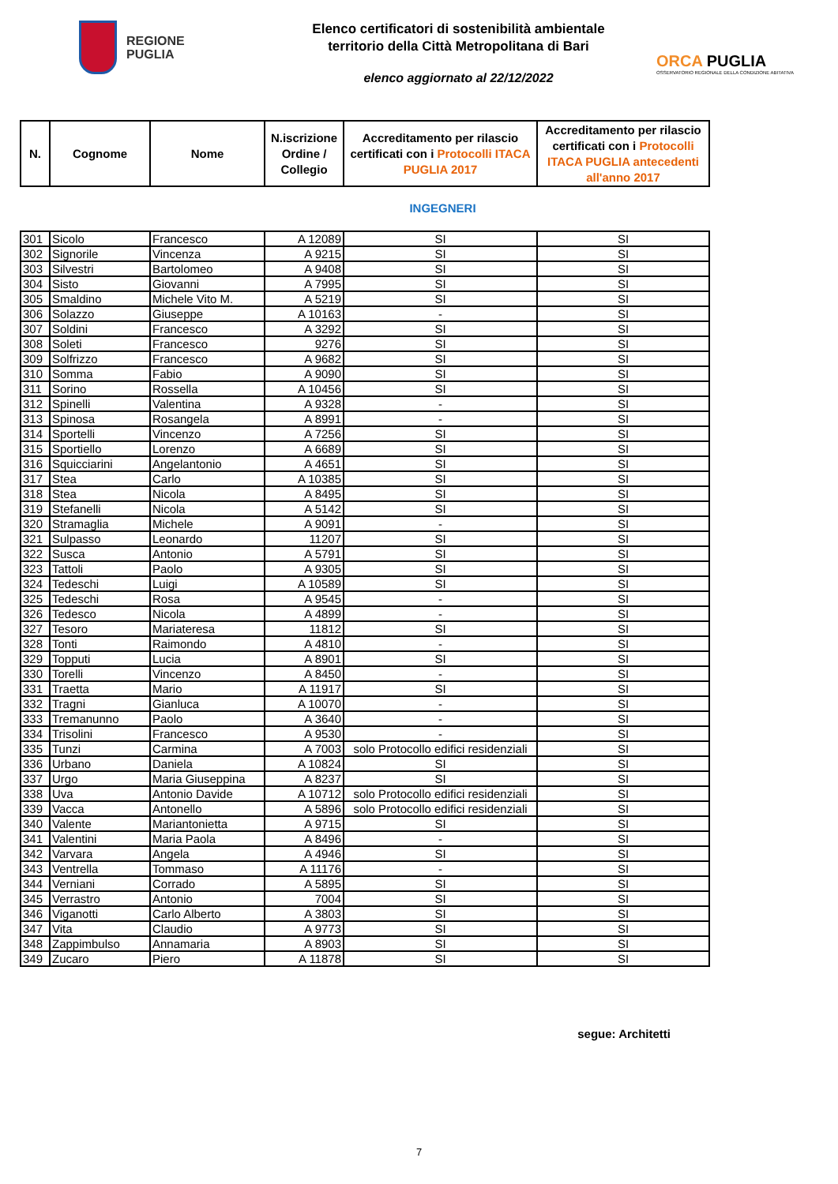REGIONE
PUGLIA
Elenco certificatori di sostenibilità ambientale
territorio della Città Metropolitana di Bari
elenco aggiornato al 22/12/2022
ORCA PUGLIA
OSSERVATORIO REGIONALE DELLA CONDIZIONE ABITATIVA
| N. | Cognome | Nome | N.iscrizione Ordine / Collegio | Accreditamento per rilascio certificati con i Protocolli ITACA PUGLIA 2017 | Accreditamento per rilascio certificati con i Protocolli ITACA PUGLIA antecedenti all'anno 2017 |
| --- | --- | --- | --- | --- | --- |
INGEGNERI
| 301 | Sicolo | Francesco | A 12089 | SI | SI |
| 302 | Signorile | Vincenza | A 9215 | SI | SI |
| 303 | Silvestri | Bartolomeo | A 9408 | SI | SI |
| 304 | Sisto | Giovanni | A 7995 | SI | SI |
| 305 | Smaldino | Michele Vito M. | A 5219 | SI | SI |
| 306 | Solazzo | Giuseppe | A 10163 | - | SI |
| 307 | Soldini | Francesco | A 3292 | SI | SI |
| 308 | Soleti | Francesco | 9276 | SI | SI |
| 309 | Solfrizzo | Francesco | A 9682 | SI | SI |
| 310 | Somma | Fabio | A 9090 | SI | SI |
| 311 | Sorino | Rossella | A 10456 | SI | SI |
| 312 | Spinelli | Valentina | A 9328 | - | SI |
| 313 | Spinosa | Rosangela | A 8991 | - | SI |
| 314 | Sportelli | Vincenzo | A 7256 | SI | SI |
| 315 | Sportiello | Lorenzo | A 6689 | SI | SI |
| 316 | Squicciarini | Angelantonio | A 4651 | SI | SI |
| 317 | Stea | Carlo | A 10385 | SI | SI |
| 318 | Stea | Nicola | A 8495 | SI | SI |
| 319 | Stefanelli | Nicola | A 5142 | SI | SI |
| 320 | Stramaglia | Michele | A 9091 | - | SI |
| 321 | Sulpasso | Leonardo | 11207 | SI | SI |
| 322 | Susca | Antonio | A 5791 | SI | SI |
| 323 | Tattoli | Paolo | A 9305 | SI | SI |
| 324 | Tedeschi | Luigi | A 10589 | SI | SI |
| 325 | Tedeschi | Rosa | A 9545 | - | SI |
| 326 | Tedesco | Nicola | A 4899 | - | SI |
| 327 | Tesoro | Mariateresa | 11812 | SI | SI |
| 328 | Tonti | Raimondo | A 4810 | - | SI |
| 329 | Topputi | Lucia | A 8901 | SI | SI |
| 330 | Torelli | Vincenzo | A 8450 | - | SI |
| 331 | Traetta | Mario | A 11917 | SI | SI |
| 332 | Tragni | Gianluca | A 10070 | - | SI |
| 333 | Tremanunno | Paolo | A 3640 | - | SI |
| 334 | Trisolini | Francesco | A 9530 | - | SI |
| 335 | Tunzi | Carmina | A 7003 | solo Protocollo edifici residenziali | SI |
| 336 | Urbano | Daniela | A 10824 | SI | SI |
| 337 | Urgo | Maria Giuseppina | A 8237 | SI | SI |
| 338 | Uva | Antonio Davide | A 10712 | solo Protocollo edifici residenziali | SI |
| 339 | Vacca | Antonello | A 5896 | solo Protocollo edifici residenziali | SI |
| 340 | Valente | Mariantonietta | A 9715 | SI | SI |
| 341 | Valentini | Maria Paola | A 8496 | - | SI |
| 342 | Varvara | Angela | A 4946 | SI | SI |
| 343 | Ventrella | Tommaso | A 11176 | - | SI |
| 344 | Verniani | Corrado | A 5895 | SI | SI |
| 345 | Verrastro | Antonio | 7004 | SI | SI |
| 346 | Viganotti | Carlo Alberto | A 3803 | SI | SI |
| 347 | Vita | Claudio | A 9773 | SI | SI |
| 348 | Zappimbulso | Annamaria | A 8903 | SI | SI |
| 349 | Zucaro | Piero | A 11878 | SI | SI |
segue: Architetti
7